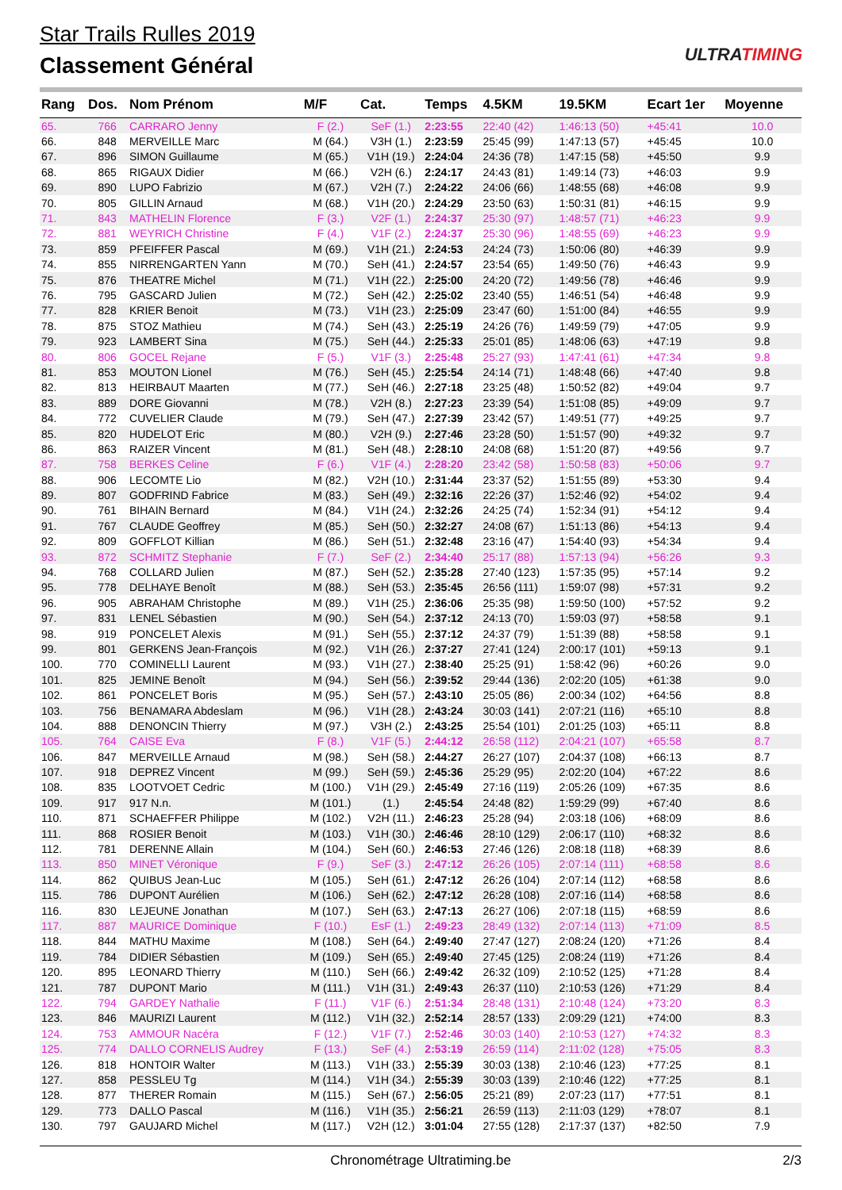Star Trails Rulles 2019
Classement Général
ULTRATIMING
| Rang | Dos. | Nom Prénom | M/F | Cat. | Temps | 4.5KM | 19.5KM | Ecart 1er | Moyenne |
| --- | --- | --- | --- | --- | --- | --- | --- | --- | --- |
| 65. | 766 | CARRARO Jenny | F (2.) | SeF (1.) | 2:23:55 | 22:40 (42) | 1:46:13 (50) | +45:41 | 10.0 |
| 66. | 848 | MERVEILLE Marc | M (64.) | V3H (1.) | 2:23:59 | 25:45 (99) | 1:47:13 (57) | +45:45 | 10.0 |
| 67. | 896 | SIMON Guillaume | M (65.) | V1H (19.) | 2:24:04 | 24:36 (78) | 1:47:15 (58) | +45:50 | 9.9 |
| 68. | 865 | RIGAUX Didier | M (66.) | V2H (6.) | 2:24:17 | 24:43 (81) | 1:49:14 (73) | +46:03 | 9.9 |
| 69. | 890 | LUPO Fabrizio | M (67.) | V2H (7.) | 2:24:22 | 24:06 (66) | 1:48:55 (68) | +46:08 | 9.9 |
| 70. | 805 | GILLIN Arnaud | M (68.) | V1H (20.) | 2:24:29 | 23:50 (63) | 1:50:31 (81) | +46:15 | 9.9 |
| 71. | 843 | MATHELIN Florence | F (3.) | V2F (1.) | 2:24:37 | 25:30 (97) | 1:48:57 (71) | +46:23 | 9.9 |
| 72. | 881 | WEYRICH Christine | F (4.) | V1F (2.) | 2:24:37 | 25:30 (96) | 1:48:55 (69) | +46:23 | 9.9 |
| 73. | 859 | PFEIFFER Pascal | M (69.) | V1H (21.) | 2:24:53 | 24:24 (73) | 1:50:06 (80) | +46:39 | 9.9 |
| 74. | 855 | NIRRENGARTEN Yann | M (70.) | SeH (41.) | 2:24:57 | 23:54 (65) | 1:49:50 (76) | +46:43 | 9.9 |
| 75. | 876 | THEATRE Michel | M (71.) | V1H (22.) | 2:25:00 | 24:20 (72) | 1:49:56 (78) | +46:46 | 9.9 |
| 76. | 795 | GASCARD Julien | M (72.) | SeH (42.) | 2:25:02 | 23:40 (55) | 1:46:51 (54) | +46:48 | 9.9 |
| 77. | 828 | KRIER Benoit | M (73.) | V1H (23.) | 2:25:09 | 23:47 (60) | 1:51:00 (84) | +46:55 | 9.9 |
| 78. | 875 | STOZ Mathieu | M (74.) | SeH (43.) | 2:25:19 | 24:26 (76) | 1:49:59 (79) | +47:05 | 9.9 |
| 79. | 923 | LAMBERT Sina | M (75.) | SeH (44.) | 2:25:33 | 25:01 (85) | 1:48:06 (63) | +47:19 | 9.8 |
| 80. | 806 | GOCEL Rejane | F (5.) | V1F (3.) | 2:25:48 | 25:27 (93) | 1:47:41 (61) | +47:34 | 9.8 |
| 81. | 853 | MOUTON Lionel | M (76.) | SeH (45.) | 2:25:54 | 24:14 (71) | 1:48:48 (66) | +47:40 | 9.8 |
| 82. | 813 | HEIRBAUT Maarten | M (77.) | SeH (46.) | 2:27:18 | 23:25 (48) | 1:50:52 (82) | +49:04 | 9.7 |
| 83. | 889 | DORE Giovanni | M (78.) | V2H (8.) | 2:27:23 | 23:39 (54) | 1:51:08 (85) | +49:09 | 9.7 |
| 84. | 772 | CUVELIER Claude | M (79.) | SeH (47.) | 2:27:39 | 23:42 (57) | 1:49:51 (77) | +49:25 | 9.7 |
| 85. | 820 | HUDELOT Eric | M (80.) | V2H (9.) | 2:27:46 | 23:28 (50) | 1:51:57 (90) | +49:32 | 9.7 |
| 86. | 863 | RAIZER Vincent | M (81.) | SeH (48.) | 2:28:10 | 24:08 (68) | 1:51:20 (87) | +49:56 | 9.7 |
| 87. | 758 | BERKES Celine | F (6.) | V1F (4.) | 2:28:20 | 23:42 (58) | 1:50:58 (83) | +50:06 | 9.7 |
| 88. | 906 | LECOMTE Lio | M (82.) | V2H (10.) | 2:31:44 | 23:37 (52) | 1:51:55 (89) | +53:30 | 9.4 |
| 89. | 807 | GODFRIND Fabrice | M (83.) | SeH (49.) | 2:32:16 | 22:26 (37) | 1:52:46 (92) | +54:02 | 9.4 |
| 90. | 761 | BIHAIN Bernard | M (84.) | V1H (24.) | 2:32:26 | 24:25 (74) | 1:52:34 (91) | +54:12 | 9.4 |
| 91. | 767 | CLAUDE Geoffrey | M (85.) | SeH (50.) | 2:32:27 | 24:08 (67) | 1:51:13 (86) | +54:13 | 9.4 |
| 92. | 809 | GOFFLOT Killian | M (86.) | SeH (51.) | 2:32:48 | 23:16 (47) | 1:54:40 (93) | +54:34 | 9.4 |
| 93. | 872 | SCHMITZ Stephanie | F (7.) | SeF (2.) | 2:34:40 | 25:17 (88) | 1:57:13 (94) | +56:26 | 9.3 |
| 94. | 768 | COLLARD Julien | M (87.) | SeH (52.) | 2:35:28 | 27:40 (123) | 1:57:35 (95) | +57:14 | 9.2 |
| 95. | 778 | DELHAYE Benoît | M (88.) | SeH (53.) | 2:35:45 | 26:56 (111) | 1:59:07 (98) | +57:31 | 9.2 |
| 96. | 905 | ABRAHAM Christophe | M (89.) | V1H (25.) | 2:36:06 | 25:35 (98) | 1:59:50 (100) | +57:52 | 9.2 |
| 97. | 831 | LENEL Sébastien | M (90.) | SeH (54.) | 2:37:12 | 24:13 (70) | 1:59:03 (97) | +58:58 | 9.1 |
| 98. | 919 | PONCELET Alexis | M (91.) | SeH (55.) | 2:37:12 | 24:37 (79) | 1:51:39 (88) | +58:58 | 9.1 |
| 99. | 801 | GERKENS Jean-François | M (92.) | V1H (26.) | 2:37:27 | 27:41 (124) | 2:00:17 (101) | +59:13 | 9.1 |
| 100. | 770 | COMINELLI Laurent | M (93.) | V1H (27.) | 2:38:40 | 25:25 (91) | 1:58:42 (96) | +60:26 | 9.0 |
| 101. | 825 | JEMINE Benoît | M (94.) | SeH (56.) | 2:39:52 | 29:44 (136) | 2:02:20 (105) | +61:38 | 9.0 |
| 102. | 861 | PONCELET Boris | M (95.) | SeH (57.) | 2:43:10 | 25:05 (86) | 2:00:34 (102) | +64:56 | 8.8 |
| 103. | 756 | BENAMARA Abdeslam | M (96.) | V1H (28.) | 2:43:24 | 30:03 (141) | 2:07:21 (116) | +65:10 | 8.8 |
| 104. | 888 | DENONCIN Thierry | M (97.) | V3H (2.) | 2:43:25 | 25:54 (101) | 2:01:25 (103) | +65:11 | 8.8 |
| 105. | 764 | CAISE Eva | F (8.) | V1F (5.) | 2:44:12 | 26:58 (112) | 2:04:21 (107) | +65:58 | 8.7 |
| 106. | 847 | MERVEILLE Arnaud | M (98.) | SeH (58.) | 2:44:27 | 26:27 (107) | 2:04:37 (108) | +66:13 | 8.7 |
| 107. | 918 | DEPREZ Vincent | M (99.) | SeH (59.) | 2:45:36 | 25:29 (95) | 2:02:20 (104) | +67:22 | 8.6 |
| 108. | 835 | LOOTVOET Cedric | M (100.) | V1H (29.) | 2:45:49 | 27:16 (119) | 2:05:26 (109) | +67:35 | 8.6 |
| 109. | 917 | 917 N.n. | M (101.) | (1.) | 2:45:54 | 24:48 (82) | 1:59:29 (99) | +67:40 | 8.6 |
| 110. | 871 | SCHAEFFER Philippe | M (102.) | V2H (11.) | 2:46:23 | 25:28 (94) | 2:03:18 (106) | +68:09 | 8.6 |
| 111. | 868 | ROSIER Benoit | M (103.) | V1H (30.) | 2:46:46 | 28:10 (129) | 2:06:17 (110) | +68:32 | 8.6 |
| 112. | 781 | DERENNE Allain | M (104.) | SeH (60.) | 2:46:53 | 27:46 (126) | 2:08:18 (118) | +68:39 | 8.6 |
| 113. | 850 | MINET Véronique | F (9.) | SeF (3.) | 2:47:12 | 26:26 (105) | 2:07:14 (111) | +68:58 | 8.6 |
| 114. | 862 | QUIBUS Jean-Luc | M (105.) | SeH (61.) | 2:47:12 | 26:26 (104) | 2:07:14 (112) | +68:58 | 8.6 |
| 115. | 786 | DUPONT Aurélien | M (106.) | SeH (62.) | 2:47:12 | 26:28 (108) | 2:07:16 (114) | +68:58 | 8.6 |
| 116. | 830 | LEJEUNE Jonathan | M (107.) | SeH (63.) | 2:47:13 | 26:27 (106) | 2:07:18 (115) | +68:59 | 8.6 |
| 117. | 887 | MAURICE Dominique | F (10.) | EsF (1.) | 2:49:23 | 28:49 (132) | 2:07:14 (113) | +71:09 | 8.5 |
| 118. | 844 | MATHU Maxime | M (108.) | SeH (64.) | 2:49:40 | 27:47 (127) | 2:08:24 (120) | +71:26 | 8.4 |
| 119. | 784 | DIDIER Sébastien | M (109.) | SeH (65.) | 2:49:40 | 27:45 (125) | 2:08:24 (119) | +71:26 | 8.4 |
| 120. | 895 | LEONARD Thierry | M (110.) | SeH (66.) | 2:49:42 | 26:32 (109) | 2:10:52 (125) | +71:28 | 8.4 |
| 121. | 787 | DUPONT Mario | M (111.) | V1H (31.) | 2:49:43 | 26:37 (110) | 2:10:53 (126) | +71:29 | 8.4 |
| 122. | 794 | GARDEY Nathalie | F (11.) | V1F (6.) | 2:51:34 | 28:48 (131) | 2:10:48 (124) | +73:20 | 8.3 |
| 123. | 846 | MAURIZI Laurent | M (112.) | V1H (32.) | 2:52:14 | 28:57 (133) | 2:09:29 (121) | +74:00 | 8.3 |
| 124. | 753 | AMMOUR Nacéra | F (12.) | V1F (7.) | 2:52:46 | 30:03 (140) | 2:10:53 (127) | +74:32 | 8.3 |
| 125. | 774 | DALLO CORNELIS Audrey | F (13.) | SeF (4.) | 2:53:19 | 26:59 (114) | 2:11:02 (128) | +75:05 | 8.3 |
| 126. | 818 | HONTOIR Walter | M (113.) | V1H (33.) | 2:55:39 | 30:03 (138) | 2:10:46 (123) | +77:25 | 8.1 |
| 127. | 858 | PESSLEU Tg | M (114.) | V1H (34.) | 2:55:39 | 30:03 (139) | 2:10:46 (122) | +77:25 | 8.1 |
| 128. | 877 | THERER Romain | M (115.) | SeH (67.) | 2:56:05 | 25:21 (89) | 2:07:23 (117) | +77:51 | 8.1 |
| 129. | 773 | DALLO Pascal | M (116.) | V1H (35.) | 2:56:21 | 26:59 (113) | 2:11:03 (129) | +78:07 | 8.1 |
| 130. | 797 | GAUJARD Michel | M (117.) | V2H (12.) | 3:01:04 | 27:55 (128) | 2:17:37 (137) | +82:50 | 7.9 |
Chronométrage Ultratiming.be 2/3